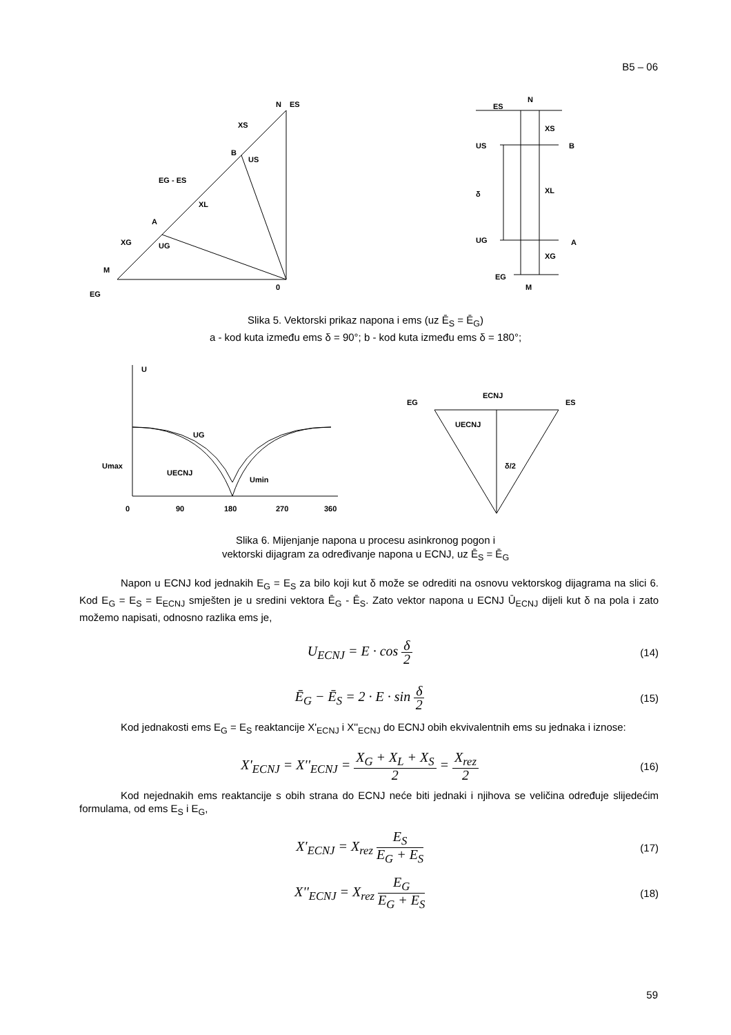B5 – 06
N
ES
XS
B
US
EG - ES
XL
A
XG
UG
M
EG
0
ES
N
XS
US
B
XL
δ
UG
A
XG
EG
M
Slika 5. Vektorski prikaz napona i ems (uz Ē<sub>S</sub> = Ē<sub>G</sub>)
a - kod kuta između ems δ = 90°; b - kod kuta između ems δ = 180°;
U
UG
Umax
UECNJ
Umin
0
90
180
270
360
EG
ECNJ
ES
UECNJ
δ/2
Slika 6. Mijenjanje napona u procesu asinkronog pogon i
vektorski dijagram za određivanje napona u ECNJ, uz Ē<sub>S</sub> = Ē<sub>G</sub>
Napon u ECNJ kod jednakih E<sub>G</sub> = E<sub>S</sub> za bilo koji kut δ može se odrediti na osnovu vektorskog dijagrama na slici 6. Kod E<sub>G</sub> = E<sub>S</sub> = E<sub>ECNJ</sub> smješten je u sredini vektora Ē<sub>G</sub> - Ē<sub>S</sub>. Zato vektor napona u ECNJ Ū<sub>ECNJ</sub> dijeli kut δ na pola i zato možemo napisati, odnosno razlika ems je,
U<sub>ECNJ</sub> = E · cos δ 2
(14)
Ē<sub>G</sub> − Ē<sub>S</sub> = 2 · E · sin δ 2
(15)
Kod jednakosti ems E<sub>G</sub> = E<sub>S</sub> reaktancije X'<sub>ECNJ</sub> i X''<sub>ECNJ</sub> do ECNJ obih ekvivalentnih ems su jednaka i iznose:
X'<sub>ECNJ</sub> = X''<sub>ECNJ</sub> = X<sub>G</sub> + X<sub>L</sub> + X<sub>S</sub> 2 = X<sub>rez</sub> 2
(16)
Kod nejednakih ems reaktancije s obih strana do ECNJ neće biti jednaki i njihova se veličina određuje slijedećim formulama, od ems E<sub>S</sub> i E<sub>G</sub>,
X'<sub>ECNJ</sub> = X<sub>rez</sub> E<sub>S</sub> E<sub>G</sub> + E<sub>S</sub>
(17)
X''<sub>ECNJ</sub> = X<sub>rez</sub> E<sub>G</sub> E<sub>G</sub> + E<sub>S</sub>
(18)
59